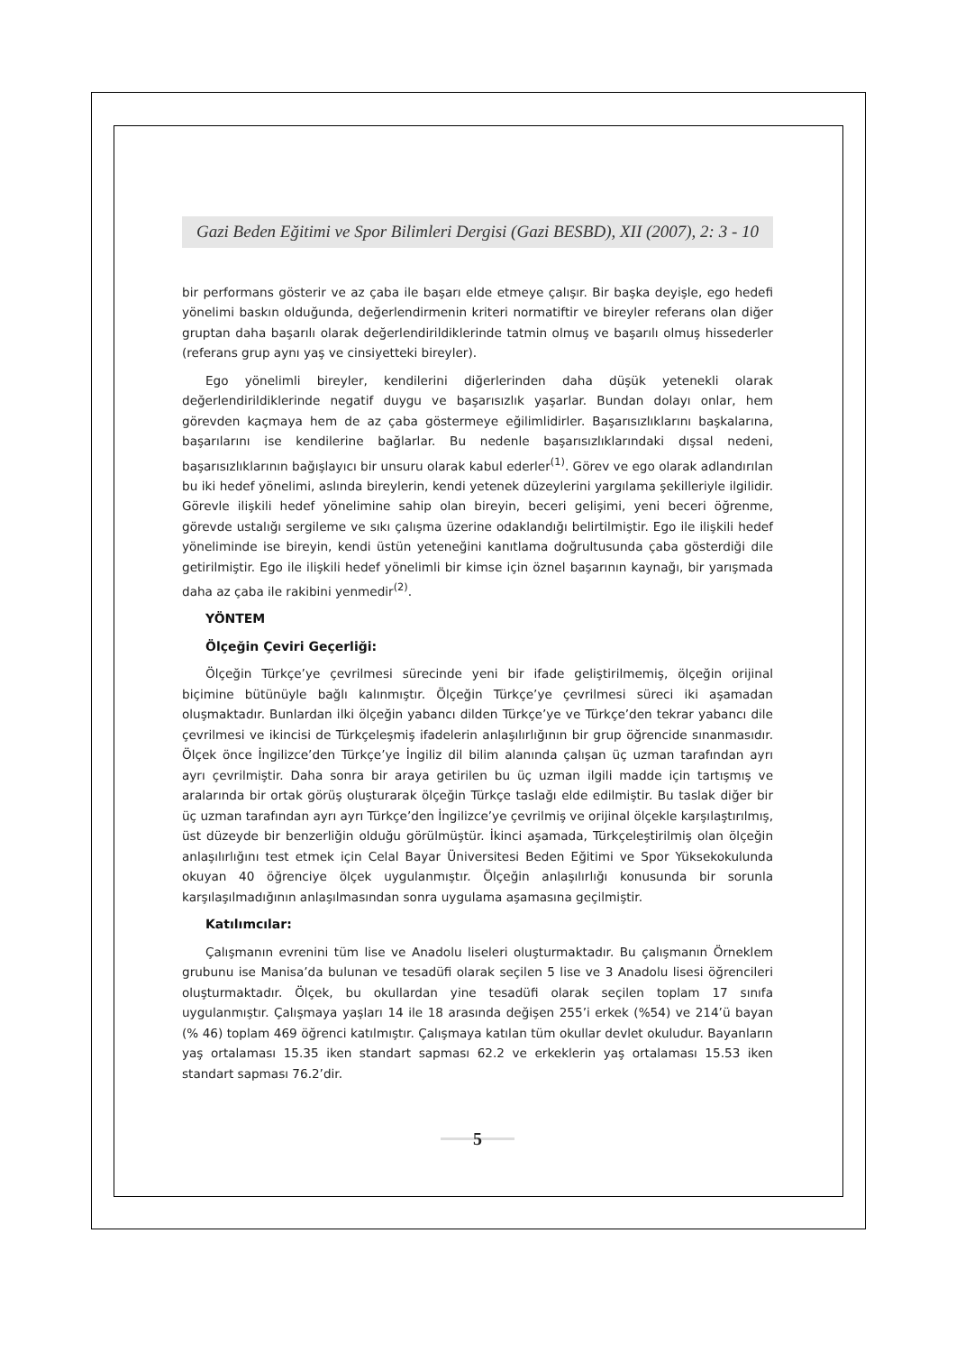Gazi Beden Eğitimi ve Spor Bilimleri Dergisi (Gazi BESBD), XII (2007), 2: 3 - 10
bir performans gösterir ve az çaba ile başarı elde etmeye çalışır. Bir başka deyişle, ego hedefi yönelimi baskın olduğunda, değerlendirmenin kriteri normatiftir ve bireyler referans olan diğer gruptan daha başarılı olarak değerlendirildiklerinde tatmin olmuş ve başarılı olmuş hissederler (referans grup aynı yaş ve cinsiyetteki bireyler).
Ego yönelimli bireyler, kendilerini diğerlerinden daha düşük yetenekli olarak değerlendirildiklerinde negatif duygu ve başarısızlık yaşarlar. Bundan dolayı onlar, hem görevden kaçmaya hem de az çaba göstermeye eğilimlidirler. Başarısızlıklarını başkalarına, başarılarını ise kendilerine bağlarlar. Bu nedenle başarısızlıklarındaki dışsal nedeni, başarısızlıklarının bağışlayıcı bir unsuru olarak kabul ederler<sup>(1)</sup>. Görev ve ego olarak adlandırılan bu iki hedef yönelimi, aslında bireylerin, kendi yetenek düzeylerini yargılama şekilleriyle ilgilidir. Görevle ilişkili hedef yönelimine sahip olan bireyin, beceri gelişimi, yeni beceri öğrenme, görevde ustalığı sergileme ve sıkı çalışma üzerine odaklandığı belirtilmiştir. Ego ile ilişkili hedef yöneliminde ise bireyin, kendi üstün yeteneğini kanıtlama doğrultusunda çaba gösterdiği dile getirilmiştir. Ego ile ilişkili hedef yönelimli bir kimse için öznel başarının kaynağı, bir yarışmada daha az çaba ile rakibini yenmedir<sup>(2)</sup>.
YÖNTEM
Ölçeğin Çeviri Geçerliği:
Ölçeğin Türkçe’ye çevrilmesi sürecinde yeni bir ifade geliştirilmemiş, ölçeğin orijinal biçimine bütünüyle bağlı kalınmıştır. Ölçeğin Türkçe’ye çevrilmesi süreci iki aşamadan oluşmaktadır. Bunlardan ilki ölçeğin yabancı dilden Türkçe’ye ve Türkçe’den tekrar yabancı dile çevrilmesi ve ikincisi de Türkçeleşmiş ifadelerin anlaşılırlığının bir grup öğrencide sınanmasıdır. Ölçek önce İngilizce’den Türkçe’ye İngiliz dil bilim alanında çalışan üç uzman tarafından ayrı ayrı çevrilmiştir. Daha sonra bir araya getirilen bu üç uzman ilgili madde için tartışmış ve aralarında bir ortak görüş oluşturarak ölçeğin Türkçe taslağı elde edilmiştir. Bu taslak diğer bir üç uzman tarafından ayrı ayrı Türkçe’den İngilizce’ye çevrilmiş ve orijinal ölçekle karşılaştırılmış, üst düzeyde bir benzerliğin olduğu görülmüştür. İkinci aşamada, Türkçeleştirilmiş olan ölçeğin anlaşılırlığını test etmek için Celal Bayar Üniversitesi Beden Eğitimi ve Spor Yüksekokulunda okuyan 40 öğrenciye ölçek uygulanmıştır. Ölçeğin anlaşılırlığı konusunda bir sorunla karşılaşılmadığının anlaşılmasından sonra uygulama aşamasına geçilmiştir.
Katılımcılar:
Çalışmanın evrenini tüm lise ve Anadolu liseleri oluşturmaktadır. Bu çalışmanın Örneklem grubunu ise Manisa’da bulunan ve tesadüfi olarak seçilen 5 lise ve 3 Anadolu lisesi öğrencileri oluşturmaktadır. Ölçek, bu okullardan yine tesadüfi olarak seçilen toplam 17 sınıfa uygulanmıştır. Çalışmaya yaşları 14 ile 18 arasında değişen 255’i erkek (%54) ve 214’ü bayan (% 46) toplam 469 öğrenci katılmıştır. Çalışmaya katılan tüm okullar devlet okuludur. Bayanların yaş ortalaması 15.35 iken standart sapması 62.2 ve erkeklerin yaş ortalaması 15.53 iken standart sapması 76.2’dir.
5